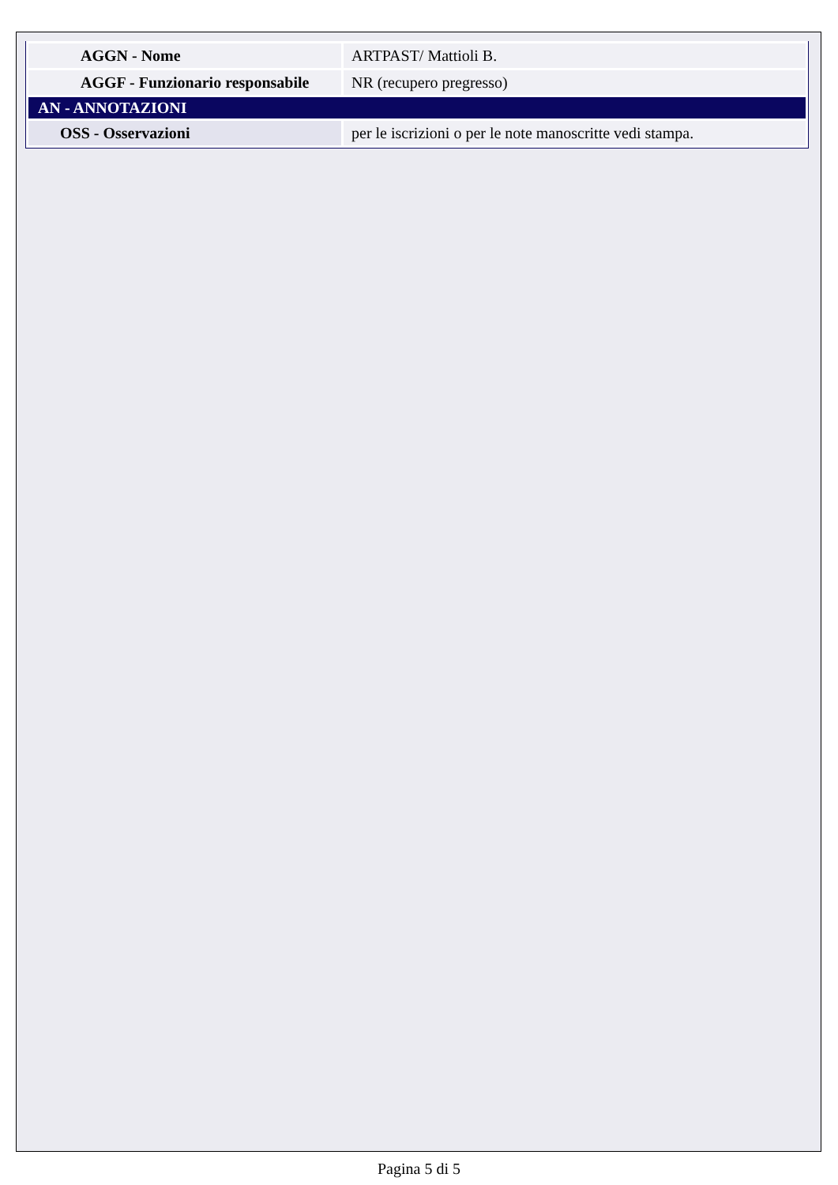| AGGN - Nome | ARTPAST/ Mattioli B. |
| AGGF - Funzionario responsabile | NR (recupero pregresso) |
| AN - ANNOTAZIONI | |
| OSS - Osservazioni | per le iscrizioni o per le note manoscritte vedi stampa. |
Pagina 5 di 5